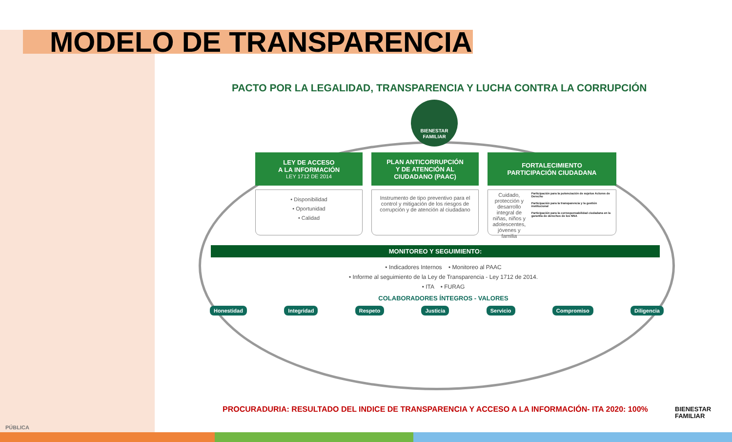MODELO DE TRANSPARENCIA
PACTO POR LA LEGALIDAD, TRANSPARENCIA Y LUCHA CONTRA LA CORRUPCIÓN
BIENESTAR FAMILIAR
LEY DE ACCESO
A LA INFORMACIÓN
LEY 1712 DE 2014
• Disponibilidad
• Oportunidad
• Calidad
PLAN ANTICORRUPCIÓN
Y DE ATENCIÓN AL
CIUDADANO (PAAC)
Instrumento de tipo preventivo para el control y mitigación de los riesgos de corrupción y de atención al ciudadano
FORTALECIMIENTO
PARTICIPACIÓN CIUDADANA
Cuidado, protección y desarrollo integral de niñas, niños y adolescentes, jóvenes y familia
Participación para la potenciación de sujetos Actores de Derecho
Participación para la transparencia y la gestión institucional
Participación para la corresponsabilidad ciudadana en la garantía de derechos de los NNA
MONITOREO Y SEGUIMIENTO:
• Indicadores Internos • Monitoreo al PAAC
• Informe al seguimiento de la Ley de Transparencia - Ley 1712 de 2014.
• ITA • FURAG
COLABORADORES ÍNTEGROS - VALORES
Honestidad Integridad Respeto Justicia Servicio Compromiso Diligencia
PROCURADURIA: RESULTADO DEL INDICE DE TRANSPARENCIA Y ACCESO A LA INFORMACIÓN- ITA 2020: 100%
BIENESTAR
FAMILIAR
PÚBLICA